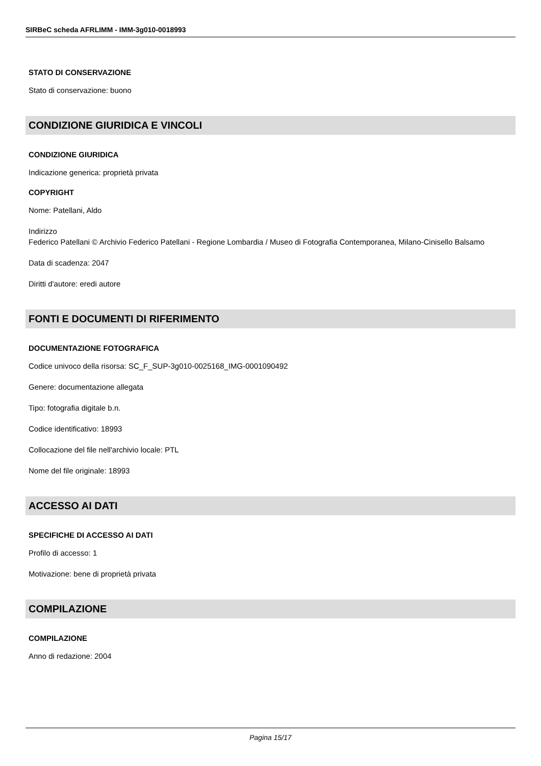SIRBeC scheda AFRLIMM - IMM-3g010-0018993
STATO DI CONSERVAZIONE
Stato di conservazione: buono
CONDIZIONE GIURIDICA E VINCOLI
CONDIZIONE GIURIDICA
Indicazione generica: proprietà privata
COPYRIGHT
Nome: Patellani, Aldo
Indirizzo
Federico Patellani © Archivio Federico Patellani - Regione Lombardia / Museo di Fotografia Contemporanea, Milano-Cinisello Balsamo
Data di scadenza: 2047
Diritti d'autore: eredi autore
FONTI E DOCUMENTI DI RIFERIMENTO
DOCUMENTAZIONE FOTOGRAFICA
Codice univoco della risorsa: SC_F_SUP-3g010-0025168_IMG-0001090492
Genere: documentazione allegata
Tipo: fotografia digitale b.n.
Codice identificativo: 18993
Collocazione del file nell'archivio locale: PTL
Nome del file originale: 18993
ACCESSO AI DATI
SPECIFICHE DI ACCESSO AI DATI
Profilo di accesso: 1
Motivazione: bene di proprietà privata
COMPILAZIONE
COMPILAZIONE
Anno di redazione: 2004
Pagina 15/17